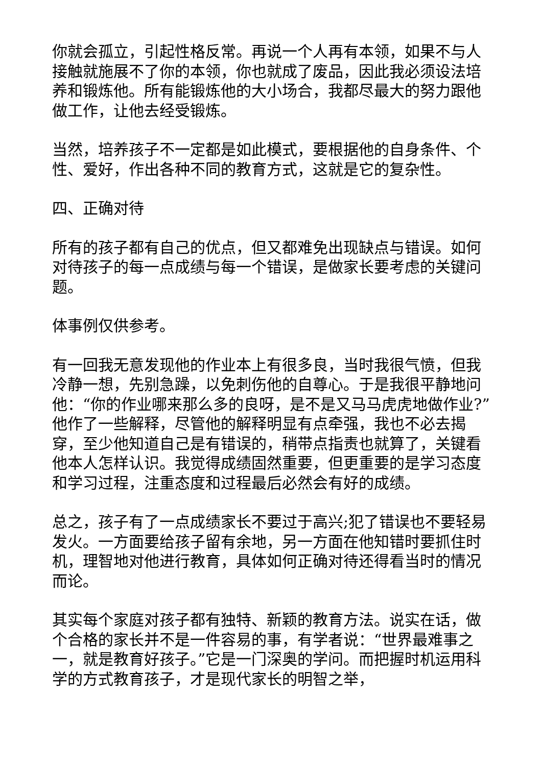你就会孤立，引起性格反常。再说一个人再有本领，如果不与人接触就施展不了你的本领，你也就成了废品，因此我必须设法培养和锻炼他。所有能锻炼他的大小场合，我都尽最大的努力跟他做工作，让他去经受锻炼。
当然，培养孩子不一定都是如此模式，要根据他的自身条件、个性、爱好，作出各种不同的教育方式，这就是它的复杂性。
四、正确对待
所有的孩子都有自己的优点，但又都难免出现缺点与错误。如何对待孩子的每一点成绩与每一个错误，是做家长要考虑的关键问题。
体事例仅供参考。
有一回我无意发现他的作业本上有很多良，当时我很气愤，但我冷静一想，先别急躁，以免刺伤他的自尊心。于是我很平静地问他：“你的作业哪来那么多的良呀，是不是又马马虎虎地做作业?”他作了一些解释，尽管他的解释明显有点牵强，我也不必去揭穿，至少他知道自己是有错误的，稍带点指责也就算了，关键看他本人怎样认识。我觉得成绩固然重要，但更重要的是学习态度和学习过程，注重态度和过程最后必然会有好的成绩。
总之，孩子有了一点成绩家长不要过于高兴;犯了错误也不要轻易发火。一方面要给孩子留有余地，另一方面在他知错时要抓住时机，理智地对他进行教育，具体如何正确对待还得看当时的情况而论。
其实每个家庭对孩子都有独特、新颖的教育方法。说实在话，做个合格的家长并不是一件容易的事，有学者说：“世界最难事之一，就是教育好孩子。”它是一门深奥的学问。而把握时机运用科学的方式教育孩子，才是现代家长的明智之举，